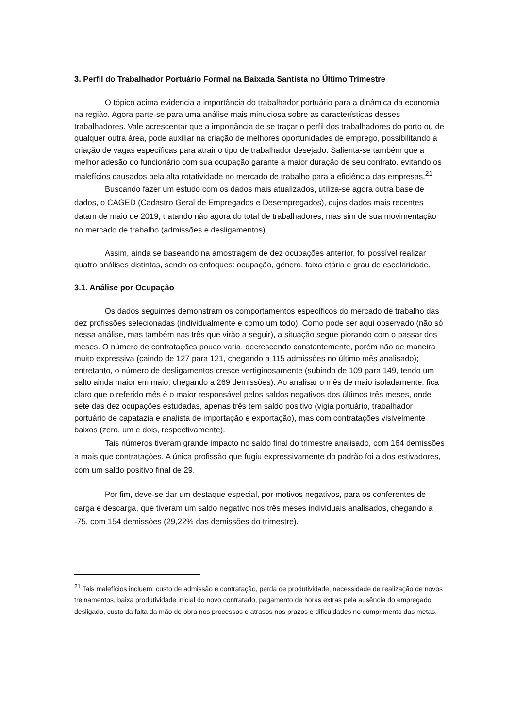3. Perfil do Trabalhador Portuário Formal na Baixada Santista no Último Trimestre
O tópico acima evidencia a importância do trabalhador portuário para a dinâmica da economia na região. Agora parte-se para uma análise mais minuciosa sobre as características desses trabalhadores. Vale acrescentar que a importância de se traçar o perfil dos trabalhadores do porto ou de qualquer outra área, pode auxiliar na criação de melhores oportunidades de emprego, possibilitando a criação de vagas específicas para atrair o tipo de trabalhador desejado. Salienta-se também que a melhor adesão do funcionário com sua ocupação garante a maior duração de seu contrato, evitando os malefícios causados pela alta rotatividade no mercado de trabalho para a eficiência das empresas.<sup>21</sup>
Buscando fazer um estudo com os dados mais atualizados, utiliza-se agora outra base de dados, o CAGED (Cadastro Geral de Empregados e Desempregados), cujos dados mais recentes datam de maio de 2019, tratando não agora do total de trabalhadores, mas sim de sua movimentação no mercado de trabalho (admissões e desligamentos).
Assim, ainda se baseando na amostragem de dez ocupações anterior, foi possível realizar quatro análises distintas, sendo os enfoques: ocupação, gênero, faixa etária e grau de escolaridade.
3.1. Análise por Ocupação
Os dados seguintes demonstram os comportamentos específicos do mercado de trabalho das dez profissões selecionadas (individualmente e como um todo). Como pode ser aqui observado (não só nessa análise, mas também nas três que virão a seguir), a situação segue piorando com o passar dos meses. O número de contratações pouco varia, decrescendo constantemente, porém não de maneira muito expressiva (caindo de 127 para 121, chegando a 115 admissões no último mês analisado); entretanto, o número de desligamentos cresce vertiginosamente (subindo de 109 para 149, tendo um salto ainda maior em maio, chegando a 269 demissões). Ao analisar o mês de maio isoladamente, fica claro que o referido mês é o maior responsável pelos saldos negativos dos últimos três meses, onde sete das dez ocupações estudadas, apenas três tem saldo positivo (vigia portuário, trabalhador portuário de capatazia e analista de importação e exportação), mas com contratações visivelmente baixos (zero, um e dois, respectivamente).
Tais números tiveram grande impacto no saldo final do trimestre analisado, com 164 demissões a mais que contratações. A única profissão que fugiu expressivamente do padrão foi a dos estivadores, com um saldo positivo final de 29.
Por fim, deve-se dar um destaque especial, por motivos negativos, para os conferentes de carga e descarga, que tiveram um saldo negativo nos três meses individuais analisados, chegando a -75, com 154 demissões (29,22% das demissões do trimestre).
<sup>21</sup> Tais malefícios incluem: custo de admissão e contratação, perda de produtividade, necessidade de realização de novos treinamentos, baixa produtividade inicial do novo contratado, pagamento de horas extras pela ausência do empregado desligado, custo da falta da mão de obra nos processos e atrasos nos prazos e dificuldades no cumprimento das metas.